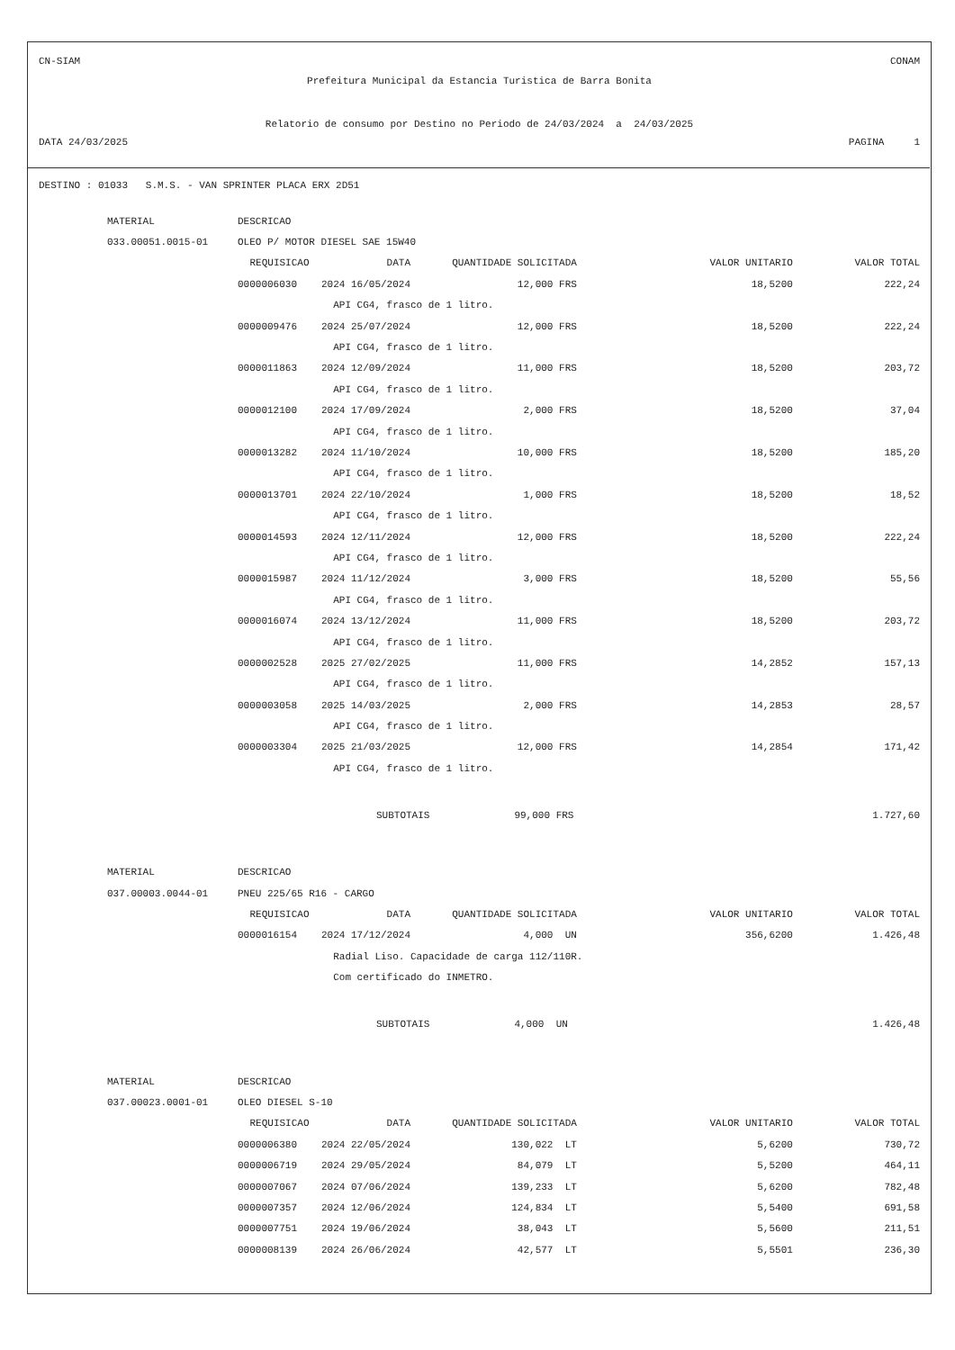CN-SIAM CONAM
Prefeitura Municipal da Estancia Turistica de Barra Bonita
Relatorio de consumo por Destino no Periodo de 24/03/2024 a 24/03/2025
DATA 24/03/2025 PAGINA 1
DESTINO : 01033 S.M.S. - VAN SPRINTER PLACA ERX 2D51
| | MATERIAL | DESCRICAO | | | | |
| | 033.00051.0015-01 | OLEO P/ MOTOR DIESEL SAE 15W40 | | | | |
| | | REQUISICAO | DATA QUANTIDADE SOLICITADA | | VALOR UNITARIO | VALOR TOTAL |
| | | 0000006030 | 2024 16/05/2024 12,000 FRS | | 18,5200 | 222,24 |
| | | | API CG4, frasco de 1 litro. | | | |
| | | 0000009476 | 2024 25/07/2024 12,000 FRS | | 18,5200 | 222,24 |
| | | | API CG4, frasco de 1 litro. | | | |
| | | 0000011863 | 2024 12/09/2024 11,000 FRS | | 18,5200 | 203,72 |
| | | | API CG4, frasco de 1 litro. | | | |
| | | 0000012100 | 2024 17/09/2024 2,000 FRS | | 18,5200 | 37,04 |
| | | | API CG4, frasco de 1 litro. | | | |
| | | 0000013282 | 2024 11/10/2024 10,000 FRS | | 18,5200 | 185,20 |
| | | | API CG4, frasco de 1 litro. | | | |
| | | 0000013701 | 2024 22/10/2024 1,000 FRS | | 18,5200 | 18,52 |
| | | | API CG4, frasco de 1 litro. | | | |
| | | 0000014593 | 2024 12/11/2024 12,000 FRS | | 18,5200 | 222,24 |
| | | | API CG4, frasco de 1 litro. | | | |
| | | 0000015987 | 2024 11/12/2024 3,000 FRS | | 18,5200 | 55,56 |
| | | | API CG4, frasco de 1 litro. | | | |
| | | 0000016074 | 2024 13/12/2024 11,000 FRS | | 18,5200 | 203,72 |
| | | | API CG4, frasco de 1 litro. | | | |
| | | 0000002528 | 2025 27/02/2025 11,000 FRS | | 14,2852 | 157,13 |
| | | | API CG4, frasco de 1 litro. | | | |
| | | 0000003058 | 2025 14/03/2025 2,000 FRS | | 14,2853 | 28,57 |
| | | | API CG4, frasco de 1 litro. | | | |
| | | 0000003304 | 2025 21/03/2025 12,000 FRS | | 14,2854 | 171,42 |
| | | | API CG4, frasco de 1 litro. | | | |
| SUBTOTAIS 99,000 FRS 1.727,60 | | | | | | |
| | MATERIAL | DESCRICAO | | | | |
| | 037.00003.0044-01 | PNEU 225/65 R16 - CARGO | | | | |
| | | REQUISICAO | DATA QUANTIDADE SOLICITADA | | VALOR UNITARIO | VALOR TOTAL |
| | | 0000016154 | 2024 17/12/2024 4,000 UN | | 356,6200 | 1.426,48 |
| | | | Radial Liso. Capacidade de carga 112/110R. | | | |
| | | | Com certificado do INMETRO. | | | |
| SUBTOTAIS 4,000 UN 1.426,48 | | | | | | |
| | MATERIAL | DESCRICAO | | | | |
| | 037.00023.0001-01 | OLEO DIESEL S-10 | | | | |
| | | REQUISICAO | DATA QUANTIDADE SOLICITADA | | VALOR UNITARIO | VALOR TOTAL |
| | | 0000006380 | 2024 22/05/2024 130,022 LT | | 5,6200 | 730,72 |
| | | 0000006719 | 2024 29/05/2024 84,079 LT | | 5,5200 | 464,11 |
| | | 0000007067 | 2024 07/06/2024 139,233 LT | | 5,6200 | 782,48 |
| | | 0000007357 | 2024 12/06/2024 124,834 LT | | 5,5400 | 691,58 |
| | | 0000007751 | 2024 19/06/2024 38,043 LT | | 5,5600 | 211,51 |
| | | 0000008139 | 2024 26/06/2024 42,577 LT | | 5,5501 | 236,30 |